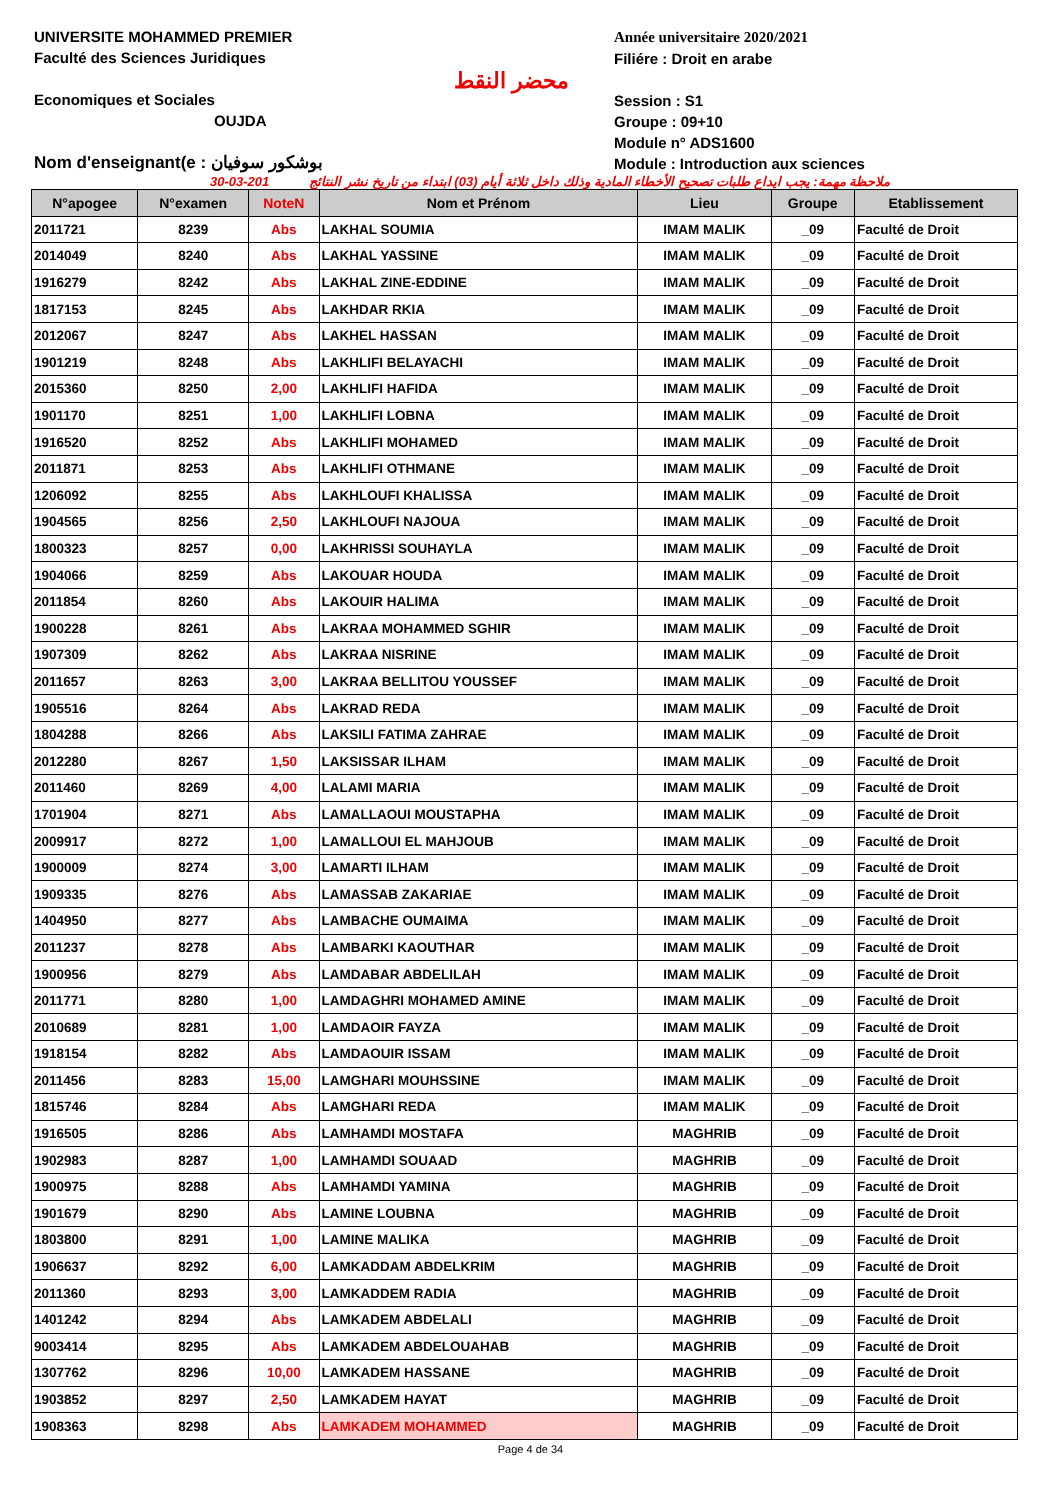UNIVERSITE MOHAMMED PREMIER
Faculté des Sciences Juridiques
Economiques et Sociales
OUJDA
Nom d'enseignant(e : بوشكور سوفيان
محضر النقط
Année universitaire 2020/2021
Filiére : Droit en arabe
Session : S1
Groupe : 09+10
Module n° ADS1600
Module : Introduction aux sciences
30-03-201 ملاحظة مهمة: يجب ايداع طلبات تصحيح الأخطاء المادية وذلك داخل ثلاثة أيام (03) ابتداء من تاريخ نشر النتائج
| N°apogee | N°examen | NoteN | Nom et Prénom | Lieu | Groupe | Etablissement |
| --- | --- | --- | --- | --- | --- | --- |
| 2011721 | 8239 | Abs | LAKHAL SOUMIA | IMAM MALIK | _09 | Faculté de Droit |
| 2014049 | 8240 | Abs | LAKHAL YASSINE | IMAM MALIK | _09 | Faculté de Droit |
| 1916279 | 8242 | Abs | LAKHAL ZINE-EDDINE | IMAM MALIK | _09 | Faculté de Droit |
| 1817153 | 8245 | Abs | LAKHDAR RKIA | IMAM MALIK | _09 | Faculté de Droit |
| 2012067 | 8247 | Abs | LAKHEL HASSAN | IMAM MALIK | _09 | Faculté de Droit |
| 1901219 | 8248 | Abs | LAKHLIFI BELAYACHI | IMAM MALIK | _09 | Faculté de Droit |
| 2015360 | 8250 | 2,00 | LAKHLIFI HAFIDA | IMAM MALIK | _09 | Faculté de Droit |
| 1901170 | 8251 | 1,00 | LAKHLIFI LOBNA | IMAM MALIK | _09 | Faculté de Droit |
| 1916520 | 8252 | Abs | LAKHLIFI MOHAMED | IMAM MALIK | _09 | Faculté de Droit |
| 2011871 | 8253 | Abs | LAKHLIFI OTHMANE | IMAM MALIK | _09 | Faculté de Droit |
| 1206092 | 8255 | Abs | LAKHLOUFI KHALISSA | IMAM MALIK | _09 | Faculté de Droit |
| 1904565 | 8256 | 2,50 | LAKHLOUFI NAJOUA | IMAM MALIK | _09 | Faculté de Droit |
| 1800323 | 8257 | 0,00 | LAKHRISSI SOUHAYLA | IMAM MALIK | _09 | Faculté de Droit |
| 1904066 | 8259 | Abs | LAKOUAR HOUDA | IMAM MALIK | _09 | Faculté de Droit |
| 2011854 | 8260 | Abs | LAKOUIR HALIMA | IMAM MALIK | _09 | Faculté de Droit |
| 1900228 | 8261 | Abs | LAKRAA MOHAMMED SGHIR | IMAM MALIK | _09 | Faculté de Droit |
| 1907309 | 8262 | Abs | LAKRAA NISRINE | IMAM MALIK | _09 | Faculté de Droit |
| 2011657 | 8263 | 3,00 | LAKRAA BELLITOU YOUSSEF | IMAM MALIK | _09 | Faculté de Droit |
| 1905516 | 8264 | Abs | LAKRAD REDA | IMAM MALIK | _09 | Faculté de Droit |
| 1804288 | 8266 | Abs | LAKSILI FATIMA ZAHRAE | IMAM MALIK | _09 | Faculté de Droit |
| 2012280 | 8267 | 1,50 | LAKSISSAR ILHAM | IMAM MALIK | _09 | Faculté de Droit |
| 2011460 | 8269 | 4,00 | LALAMI MARIA | IMAM MALIK | _09 | Faculté de Droit |
| 1701904 | 8271 | Abs | LAMALLAOUI MOUSTAPHA | IMAM MALIK | _09 | Faculté de Droit |
| 2009917 | 8272 | 1,00 | LAMALLOUI EL MAHJOUB | IMAM MALIK | _09 | Faculté de Droit |
| 1900009 | 8274 | 3,00 | LAMARTI ILHAM | IMAM MALIK | _09 | Faculté de Droit |
| 1909335 | 8276 | Abs | LAMASSAB ZAKARIAE | IMAM MALIK | _09 | Faculté de Droit |
| 1404950 | 8277 | Abs | LAMBACHE OUMAIMA | IMAM MALIK | _09 | Faculté de Droit |
| 2011237 | 8278 | Abs | LAMBARKI KAOUTHAR | IMAM MALIK | _09 | Faculté de Droit |
| 1900956 | 8279 | Abs | LAMDABAR ABDELILAH | IMAM MALIK | _09 | Faculté de Droit |
| 2011771 | 8280 | 1,00 | LAMDAGHRI MOHAMED AMINE | IMAM MALIK | _09 | Faculté de Droit |
| 2010689 | 8281 | 1,00 | LAMDAOIR FAYZA | IMAM MALIK | _09 | Faculté de Droit |
| 1918154 | 8282 | Abs | LAMDAOUIR ISSAM | IMAM MALIK | _09 | Faculté de Droit |
| 2011456 | 8283 | 15,00 | LAMGHARI MOUHSSINE | IMAM MALIK | _09 | Faculté de Droit |
| 1815746 | 8284 | Abs | LAMGHARI REDA | IMAM MALIK | _09 | Faculté de Droit |
| 1916505 | 8286 | Abs | LAMHAMDI MOSTAFA | MAGHRIB | _09 | Faculté de Droit |
| 1902983 | 8287 | 1,00 | LAMHAMDI SOUAAD | MAGHRIB | _09 | Faculté de Droit |
| 1900975 | 8288 | Abs | LAMHAMDI YAMINA | MAGHRIB | _09 | Faculté de Droit |
| 1901679 | 8290 | Abs | LAMINE LOUBNA | MAGHRIB | _09 | Faculté de Droit |
| 1803800 | 8291 | 1,00 | LAMINE MALIKA | MAGHRIB | _09 | Faculté de Droit |
| 1906637 | 8292 | 6,00 | LAMKADDAM ABDELKRIM | MAGHRIB | _09 | Faculté de Droit |
| 2011360 | 8293 | 3,00 | LAMKADDEM RADIA | MAGHRIB | _09 | Faculté de Droit |
| 1401242 | 8294 | Abs | LAMKADEM ABDELALI | MAGHRIB | _09 | Faculté de Droit |
| 9003414 | 8295 | Abs | LAMKADEM ABDELOUAHAB | MAGHRIB | _09 | Faculté de Droit |
| 1307762 | 8296 | 10,00 | LAMKADEM HASSANE | MAGHRIB | _09 | Faculté de Droit |
| 1903852 | 8297 | 2,50 | LAMKADEM HAYAT | MAGHRIB | _09 | Faculté de Droit |
| 1908363 | 8298 | Abs | LAMKADEM MOHAMMED | MAGHRIB | _09 | Faculté de Droit |
Page 4 de 34